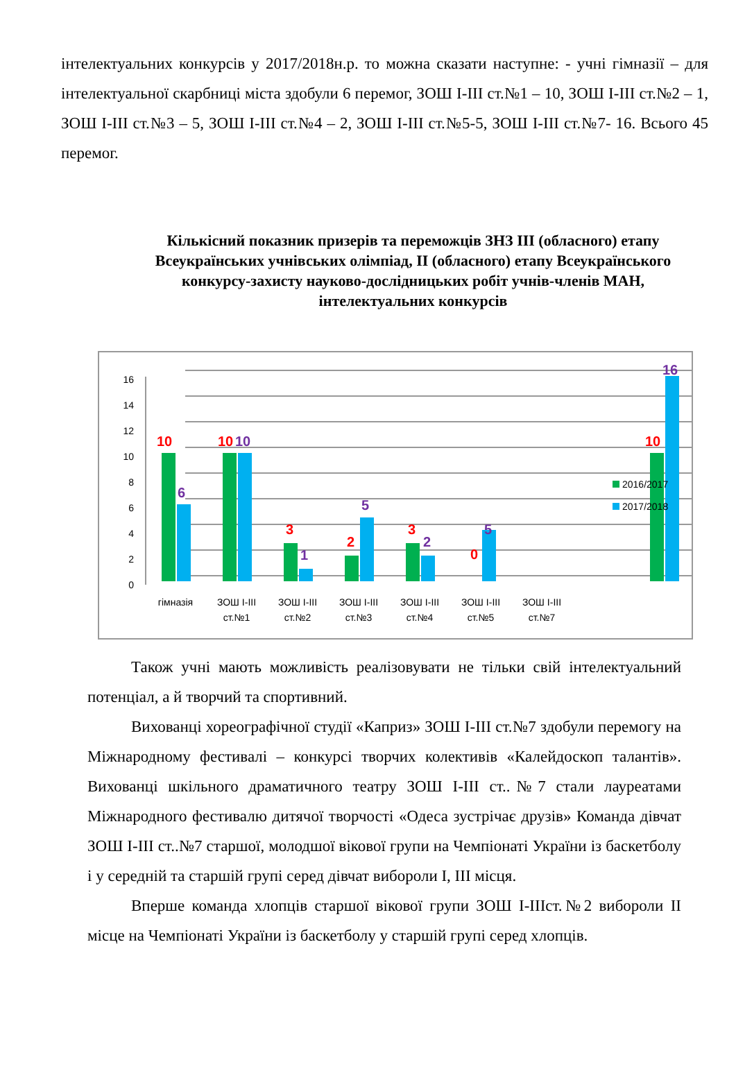інтелектуальних конкурсів у 2017/2018н.р. то можна сказати наступне: - учні гімназії – для інтелектуальної скарбниці міста здобули 6 перемог, ЗОШ І-ІІІ ст.№1 – 10, ЗОШ І-ІІІ ст.№2 – 1, ЗОШ І-ІІІ ст.№3 – 5, ЗОШ І-ІІІ ст.№4 – 2, ЗОШ І-ІІІ ст.№5-5, ЗОШ І-ІІІ ст.№7- 16. Всього 45 перемог.
Кількісний показник призерів та переможців ЗНЗ ІІІ (обласного) етапу Всеукраїнських учнівських олімпіад, ІІ (обласного) етапу Всеукраїнського конкурсу-захисту науково-дослідницьких робіт учнів-членів МАН, інтелектуальних конкурсів
0
2
4
6
8
10
12
14
16
10
10
3
2
3
0
10
10
6
1
5
2
5
16
гімназія
ЗОШ І-ІІІ
ст.№1
ЗОШ І-ІІІ
ст.№2
ЗОШ І-ІІІ
ст.№3
ЗОШ І-ІІІ
ст.№4
ЗОШ І-ІІІ
ст.№5
ЗОШ І-ІІІ
ст.№7
2016/2017
2017/2018
Також учні мають можливість реалізовувати не тільки свій інтелектуальний потенціал, а й творчий та спортивний.
Вихованці хореографічної студії «Каприз» ЗОШ І-ІІІ ст.№7 здобули перемогу на Міжнародному фестивалі – конкурсі творчих колективів «Калейдоскоп талантів». Вихованці шкільного драматичного театру ЗОШ І-ІІІ ст..№7 стали лауреатами Міжнародного фестивалю дитячої творчості «Одеса зустрічає друзів» Команда дівчат ЗОШ І-ІІІ ст..№7 старшої, молодшої вікової групи на Чемпіонаті України із баскетболу і у середній та старшій групі серед дівчат вибороли І, ІІІ місця.
Вперше команда хлопців старшої вікової групи ЗОШ І-ІІІст.№2 вибороли ІІ місце на Чемпіонаті України із баскетболу у старшій групі серед хлопців.